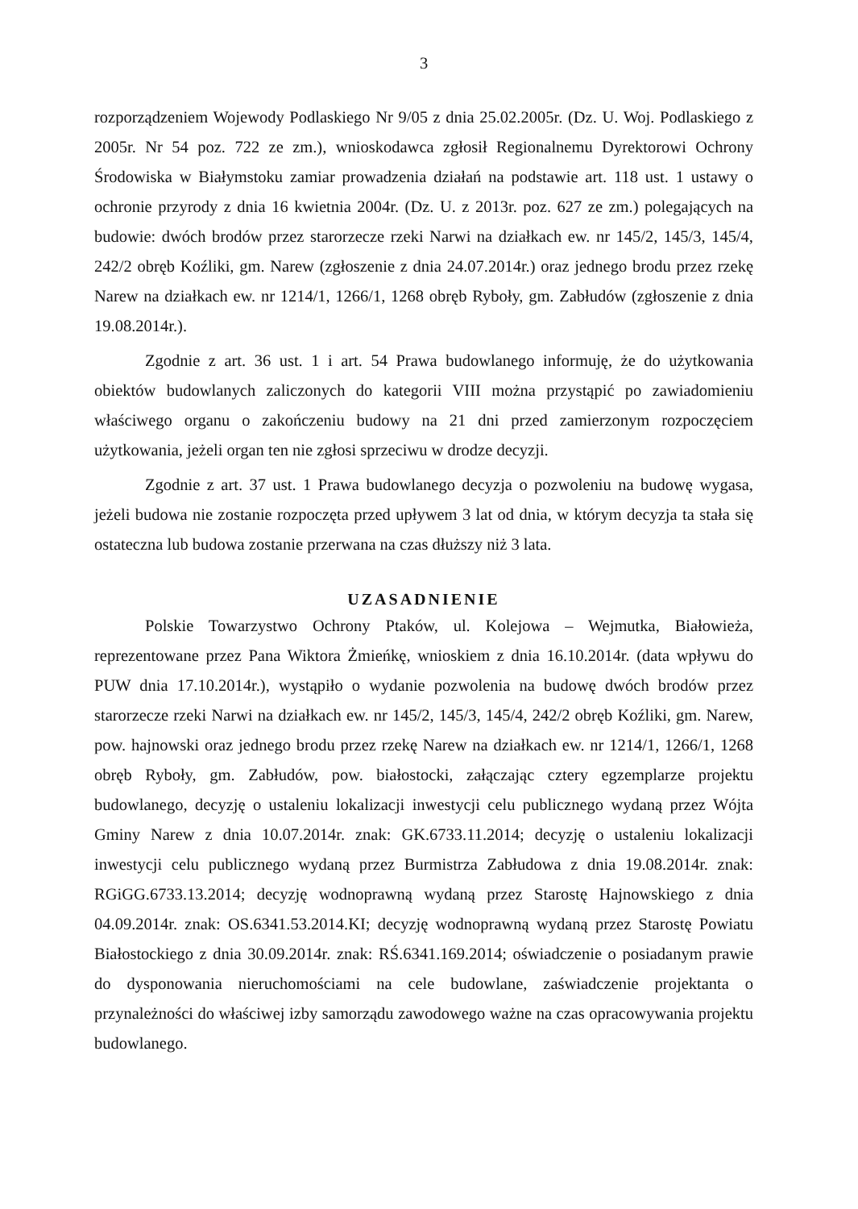3
rozporządzeniem Wojewody Podlaskiego Nr 9/05 z dnia 25.02.2005r. (Dz. U. Woj. Podlaskiego z 2005r. Nr 54 poz. 722 ze zm.), wnioskodawca zgłosił Regionalnemu Dyrektorowi Ochrony Środowiska w Białymstoku zamiar prowadzenia działań na podstawie art. 118 ust. 1 ustawy o ochronie przyrody z dnia 16 kwietnia 2004r. (Dz. U. z 2013r. poz. 627 ze zm.) polegających na budowie: dwóch brodów przez starorzecze rzeki Narwi na działkach ew. nr 145/2, 145/3, 145/4, 242/2 obręb Koźliki, gm. Narew (zgłoszenie z dnia 24.07.2014r.) oraz jednego brodu przez rzekę Narew na działkach ew. nr 1214/1, 1266/1, 1268 obręb Ryboły, gm. Zabłudów (zgłoszenie z dnia 19.08.2014r.).
Zgodnie z art. 36 ust. 1 i art. 54 Prawa budowlanego informuję, że do użytkowania obiektów budowlanych zaliczonych do kategorii VIII można przystąpić po zawiadomieniu właściwego organu o zakończeniu budowy na 21 dni przed zamierzonym rozpoczęciem użytkowania, jeżeli organ ten nie zgłosi sprzeciwu w drodze decyzji.
Zgodnie z art. 37 ust. 1 Prawa budowlanego decyzja o pozwoleniu na budowę wygasa, jeżeli budowa nie zostanie rozpoczęta przed upływem 3 lat od dnia, w którym decyzja ta stała się ostateczna lub budowa zostanie przerwana na czas dłuższy niż 3 lata.
UZASADNIENIE
Polskie Towarzystwo Ochrony Ptaków, ul. Kolejowa – Wejmutka, Białowieża, reprezentowane przez Pana Wiktora Żmieńkę, wnioskiem z dnia 16.10.2014r. (data wpływu do PUW dnia 17.10.2014r.), wystąpiło o wydanie pozwolenia na budowę dwóch brodów przez starorzecze rzeki Narwi na działkach ew. nr 145/2, 145/3, 145/4, 242/2 obręb Koźliki, gm. Narew, pow. hajnowski oraz jednego brodu przez rzekę Narew na działkach ew. nr 1214/1, 1266/1, 1268 obręb Ryboły, gm. Zabłudów, pow. białostocki, załączając cztery egzemplarze projektu budowlanego, decyzję o ustaleniu lokalizacji inwestycji celu publicznego wydaną przez Wójta Gminy Narew z dnia 10.07.2014r. znak: GK.6733.11.2014; decyzję o ustaleniu lokalizacji inwestycji celu publicznego wydaną przez Burmistrza Zabłudowa z dnia 19.08.2014r. znak: RGiGG.6733.13.2014; decyzję wodnoprawną wydaną przez Starostę Hajnowskiego z dnia 04.09.2014r. znak: OS.6341.53.2014.KI; decyzję wodnoprawną wydaną przez Starostę Powiatu Białostockiego z dnia 30.09.2014r. znak: RŚ.6341.169.2014; oświadczenie o posiadanym prawie do dysponowania nieruchomościami na cele budowlane, zaświadczenie projektanta o przynależności do właściwej izby samorządu zawodowego ważne na czas opracowywania projektu budowlanego.